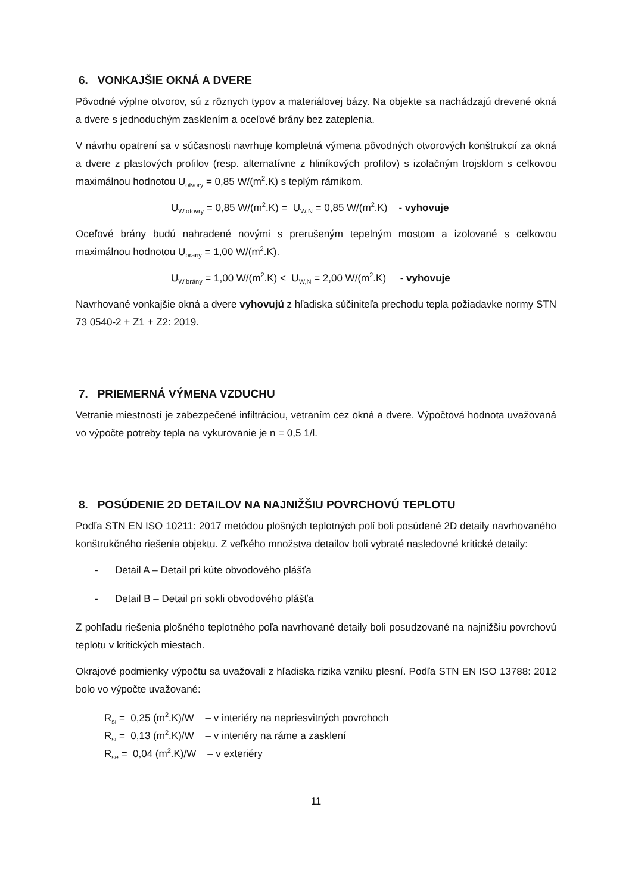6. VONKAJŠIE OKNÁ A DVERE
Pôvodné výplne otvorov, sú z rôznych typov a materiálovej bázy. Na objekte sa nachádzajú drevené okná a dvere s jednoduchým zasklením a oceľové brány bez zateplenia.
V návrhu opatrení sa v súčasnosti navrhuje kompletná výmena pôvodných otvorových konštrukcií za okná a dvere z plastových profilov (resp. alternatívne z hliníkových profilov) s izolačným trojsklom s celkovou maximálnou hodnotou U<sub>otvory</sub> = 0,85 W/(m<sup>2</sup>.K) s teplým rámikom.
U<sub>W,otovry</sub> = 0,85 W/(m<sup>2</sup>.K) = U<sub>W,N</sub> = 0,85 W/(m<sup>2</sup>.K) - vyhovuje
Oceľové brány budú nahradené novými s prerušeným tepelným mostom a izolované s celkovou maximálnou hodnotou U<sub>brany</sub> = 1,00 W/(m<sup>2</sup>.K).
U<sub>W,brány</sub> = 1,00 W/(m<sup>2</sup>.K) < U<sub>W,N</sub> = 2,00 W/(m<sup>2</sup>.K) - vyhovuje
Navrhované vonkajšie okná a dvere vyhovujú z hľadiska súčiniteľa prechodu tepla požiadavke normy STN 73 0540-2 + Z1 + Z2: 2019.
7. PRIEMERNÁ VÝMENA VZDUCHU
Vetranie miestností je zabezpečené infiltráciou, vetraním cez okná a dvere. Výpočtová hodnota uvažovaná vo výpočte potreby tepla na vykurovanie je n = 0,5 1/l.
8. POSÚDENIE 2D DETAILOV NA NAJNIŽŠIU POVRCHOVÚ TEPLOTU
Podľa STN EN ISO 10211: 2017 metódou plošných teplotných polí boli posúdené 2D detaily navrhovaného konštrukčného riešenia objektu. Z veľkého množstva detailov boli vybraté nasledovné kritické detaily:
- Detail A – Detail pri kúte obvodového plášťa
- Detail B – Detail pri sokli obvodového plášťa
Z pohľadu riešenia plošného teplotného poľa navrhované detaily boli posudzované na najnižšiu povrchovú teplotu v kritických miestach.
Okrajové podmienky výpočtu sa uvažovali z hľadiska rizika vzniku plesní. Podľa STN EN ISO 13788: 2012 bolo vo výpočte uvažované:
R<sub>si</sub> = 0,25 (m<sup>2</sup>.K)/W – v interiéry na nepriesvitných povrchoch
R<sub>si</sub> = 0,13 (m<sup>2</sup>.K)/W – v interiéry na ráme a zasklení
R<sub>se</sub> = 0,04 (m<sup>2</sup>.K)/W – v exteriéry
11